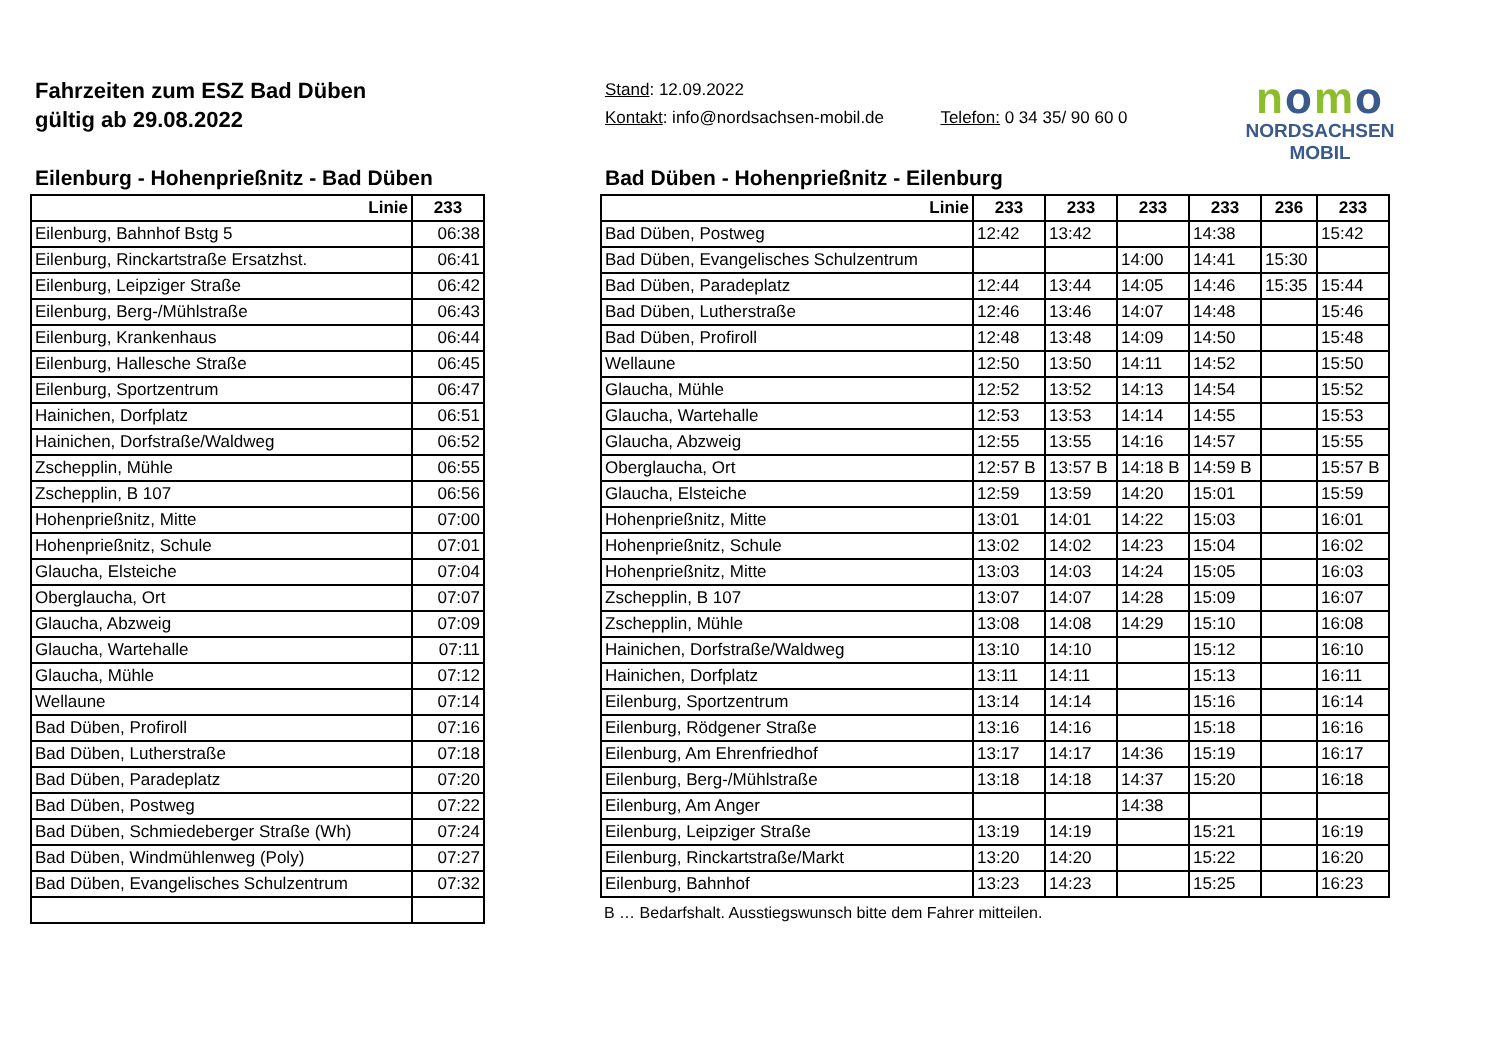Fahrzeiten zum ESZ Bad Düben
gültig ab 29.08.2022
Stand: 12.09.2022
Kontakt: info@nordsachsen-mobil.de Telefon: 0 34 35/ 90 60 0
nomo
NORDSACHSEN MOBIL
Eilenburg - Hohenprießnitz - Bad Düben
| Linie | 233 |
| --- | --- |
| Eilenburg, Bahnhof Bstg 5 | 06:38 |
| Eilenburg, Rinckartstraße Ersatzhst. | 06:41 |
| Eilenburg, Leipziger Straße | 06:42 |
| Eilenburg, Berg-/Mühlstraße | 06:43 |
| Eilenburg, Krankenhaus | 06:44 |
| Eilenburg, Hallesche Straße | 06:45 |
| Eilenburg, Sportzentrum | 06:47 |
| Hainichen, Dorfplatz | 06:51 |
| Hainichen, Dorfstraße/Waldweg | 06:52 |
| Zschepplin, Mühle | 06:55 |
| Zschepplin, B 107 | 06:56 |
| Hohenprießnitz, Mitte | 07:00 |
| Hohenprießnitz, Schule | 07:01 |
| Glaucha, Elsteiche | 07:04 |
| Oberglaucha, Ort | 07:07 |
| Glaucha, Abzweig | 07:09 |
| Glaucha, Wartehalle | 07:11 |
| Glaucha, Mühle | 07:12 |
| Wellaune | 07:14 |
| Bad Düben, Profiroll | 07:16 |
| Bad Düben, Lutherstraße | 07:18 |
| Bad Düben, Paradeplatz | 07:20 |
| Bad Düben, Postweg | 07:22 |
| Bad Düben, Schmiedeberger Straße (Wh) | 07:24 |
| Bad Düben, Windmühlenweg (Poly) | 07:27 |
| Bad Düben, Evangelisches Schulzentrum | 07:32 |
Bad Düben - Hohenprießnitz - Eilenburg
| Linie | 233 | 233 | 233 | 233 | 236 | 233 |
| --- | --- | --- | --- | --- | --- | --- |
| Bad Düben, Postweg | 12:42 | 13:42 | | 14:38 | | 15:42 |
| Bad Düben, Evangelisches Schulzentrum | | | 14:00 | 14:41 | 15:30 | |
| Bad Düben, Paradeplatz | 12:44 | 13:44 | 14:05 | 14:46 | 15:35 | 15:44 |
| Bad Düben, Lutherstraße | 12:46 | 13:46 | 14:07 | 14:48 | | 15:46 |
| Bad Düben, Profiroll | 12:48 | 13:48 | 14:09 | 14:50 | | 15:48 |
| Wellaune | 12:50 | 13:50 | 14:11 | 14:52 | | 15:50 |
| Glaucha, Mühle | 12:52 | 13:52 | 14:13 | 14:54 | | 15:52 |
| Glaucha, Wartehalle | 12:53 | 13:53 | 14:14 | 14:55 | | 15:53 |
| Glaucha, Abzweig | 12:55 | 13:55 | 14:16 | 14:57 | | 15:55 |
| Oberglaucha, Ort | 12:57 B | 13:57 B | 14:18 B | 14:59 B | | 15:57 B |
| Glaucha, Elsteiche | 12:59 | 13:59 | 14:20 | 15:01 | | 15:59 |
| Hohenprießnitz, Mitte | 13:01 | 14:01 | 14:22 | 15:03 | | 16:01 |
| Hohenprießnitz, Schule | 13:02 | 14:02 | 14:23 | 15:04 | | 16:02 |
| Hohenprießnitz, Mitte | 13:03 | 14:03 | 14:24 | 15:05 | | 16:03 |
| Zschepplin, B 107 | 13:07 | 14:07 | 14:28 | 15:09 | | 16:07 |
| Zschepplin, Mühle | 13:08 | 14:08 | 14:29 | 15:10 | | 16:08 |
| Hainichen, Dorfstraße/Waldweg | 13:10 | 14:10 | | 15:12 | | 16:10 |
| Hainichen, Dorfplatz | 13:11 | 14:11 | | 15:13 | | 16:11 |
| Eilenburg, Sportzentrum | 13:14 | 14:14 | | 15:16 | | 16:14 |
| Eilenburg, Rödgener Straße | 13:16 | 14:16 | | 15:18 | | 16:16 |
| Eilenburg, Am Ehrenfriedhof | 13:17 | 14:17 | 14:36 | 15:19 | | 16:17 |
| Eilenburg, Berg-/Mühlstraße | 13:18 | 14:18 | 14:37 | 15:20 | | 16:18 |
| Eilenburg, Am Anger | | | 14:38 | | | |
| Eilenburg, Leipziger Straße | 13:19 | 14:19 | | 15:21 | | 16:19 |
| Eilenburg, Rinckartstraße/Markt | 13:20 | 14:20 | | 15:22 | | 16:20 |
| Eilenburg, Bahnhof | 13:23 | 14:23 | | 15:25 | | 16:23 |
B … Bedarfshalt. Ausstiegswunsch bitte dem Fahrer mitteilen.